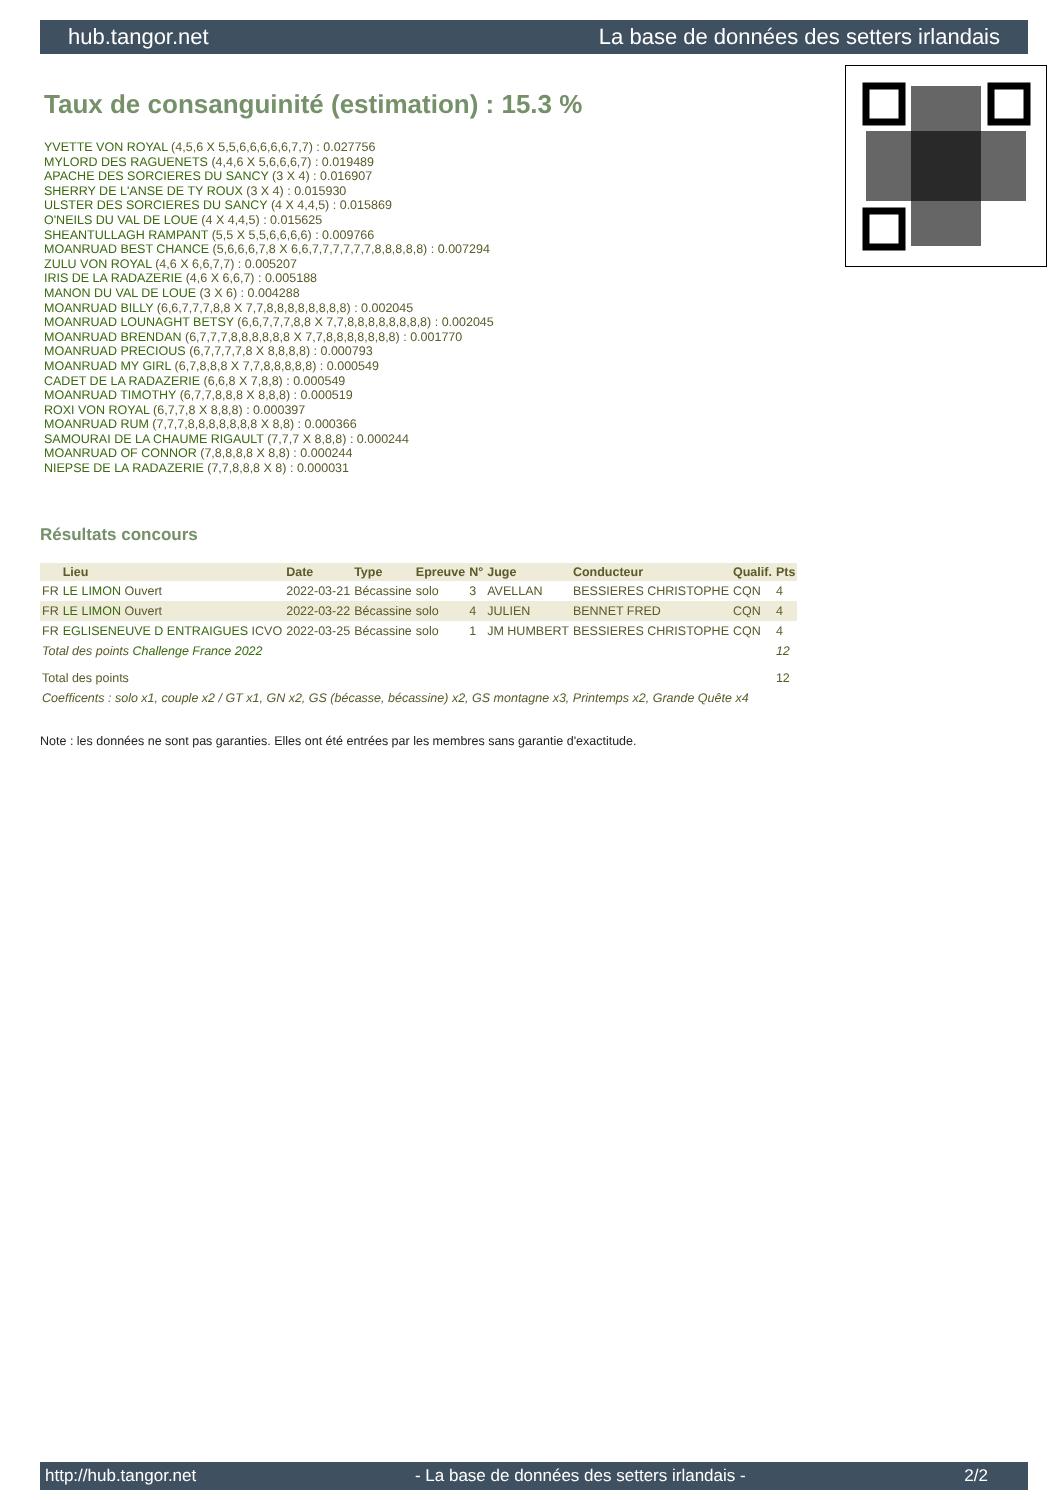hub.tangor.net La base de données des setters irlandais
Taux de consanguinité (estimation) : 15.3 %
YVETTE VON ROYAL (4,5,6 X 5,5,6,6,6,6,6,7,7) : 0.027756
MYLORD DES RAGUENETS (4,4,6 X 5,6,6,6,7) : 0.019489
APACHE DES SORCIERES DU SANCY (3 X 4) : 0.016907
SHERRY DE L'ANSE DE TY ROUX (3 X 4) : 0.015930
ULSTER DES SORCIERES DU SANCY (4 X 4,4,5) : 0.015869
O'NEILS DU VAL DE LOUE (4 X 4,4,5) : 0.015625
SHEANTULLAGH RAMPANT (5,5 X 5,5,6,6,6,6) : 0.009766
MOANRUAD BEST CHANCE (5,6,6,6,7,8 X 6,6,7,7,7,7,7,7,8,8,8,8,8) : 0.007294
ZULU VON ROYAL (4,6 X 6,6,7,7) : 0.005207
IRIS DE LA RADAZERIE (4,6 X 6,6,7) : 0.005188
MANON DU VAL DE LOUE (3 X 6) : 0.004288
MOANRUAD BILLY (6,6,7,7,7,8,8 X 7,7,8,8,8,8,8,8,8,8) : 0.002045
MOANRUAD LOUNAGHT BETSY (6,6,7,7,7,8,8 X 7,7,8,8,8,8,8,8,8,8) : 0.002045
MOANRUAD BRENDAN (6,7,7,7,8,8,8,8,8,8 X 7,7,8,8,8,8,8,8,8) : 0.001770
MOANRUAD PRECIOUS (6,7,7,7,7,8 X 8,8,8,8) : 0.000793
MOANRUAD MY GIRL (6,7,8,8,8 X 7,7,8,8,8,8,8) : 0.000549
CADET DE LA RADAZERIE (6,6,8 X 7,8,8) : 0.000549
MOANRUAD TIMOTHY (6,7,7,8,8,8 X 8,8,8) : 0.000519
ROXI VON ROYAL (6,7,7,8 X 8,8,8) : 0.000397
MOANRUAD RUM (7,7,7,8,8,8,8,8,8,8 X 8,8) : 0.000366
SAMOURAI DE LA CHAUME RIGAULT (7,7,7 X 8,8,8) : 0.000244
MOANRUAD OF CONNOR (7,8,8,8,8 X 8,8) : 0.000244
NIEPSE DE LA RADAZERIE (7,7,8,8,8 X 8) : 0.000031
Résultats concours
| | Lieu | Date | Type | Epreuve | N° | Juge | Conducteur | Qualif. | Pts |
| --- | --- | --- | --- | --- | --- | --- | --- | --- | --- |
| FR | LE LIMON Ouvert | 2022-03-21 | Bécassine | solo | 3 | AVELLAN | BESSIERES CHRISTOPHE | CQN | 4 |
| FR | LE LIMON Ouvert | 2022-03-22 | Bécassine | solo | 4 | JULIEN | BENNET FRED | CQN | 4 |
| FR | EGLISENEUVE D ENTRAIGUES ICVO | 2022-03-25 | Bécassine | solo | 1 | JM HUMBERT | BESSIERES CHRISTOPHE | CQN | 4 |
| Total des points Challenge France 2022 | | | | | | | | | 12 |
| Total des points | | | | | | | | | 12 |
| Coefficents : solo x1, couple x2 / GT x1, GN x2, GS (bécasse, bécassine) x2, GS montagne x3, Printemps x2, Grande Quête x4 | | | | | | | | | |
Note : les données ne sont pas garanties. Elles ont été entrées par les membres sans garantie d'exactitude.
http://hub.tangor.net - La base de données des setters irlandais - 2/2